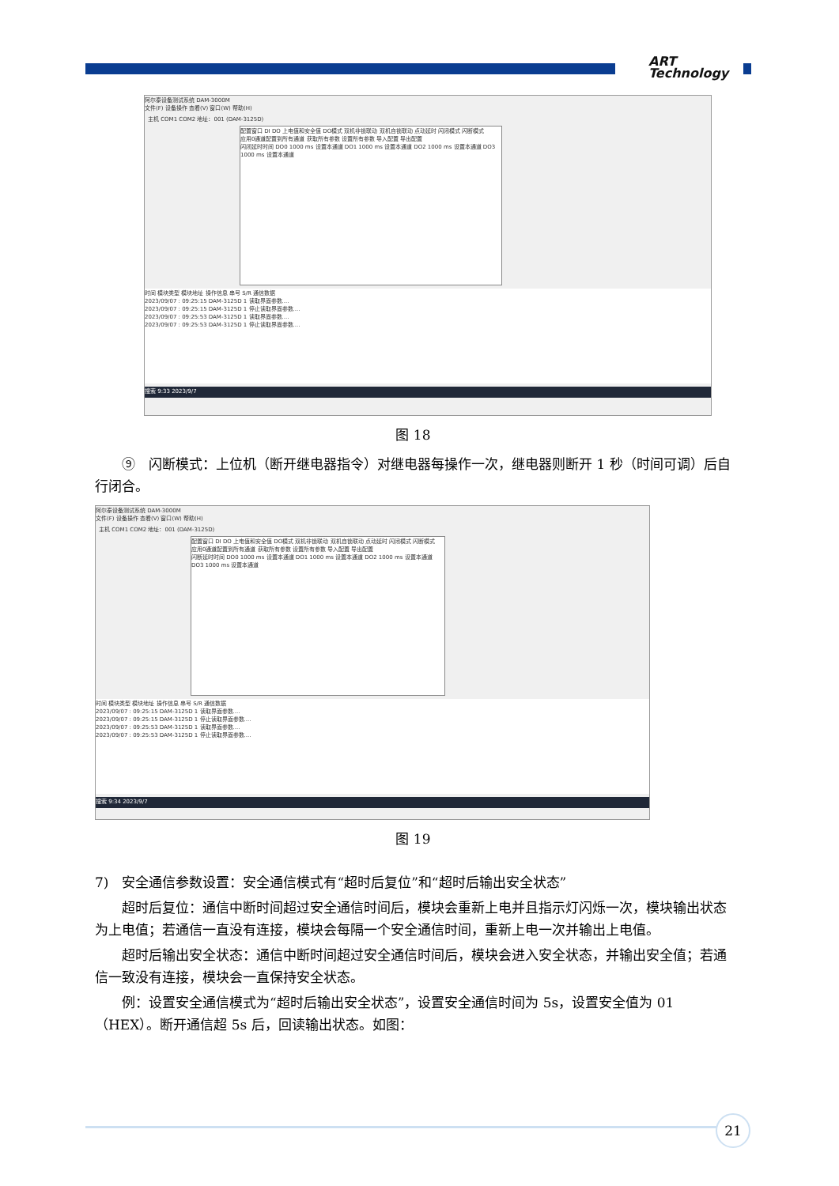ART
Technology
阿尔泰设备测试系统 DAM-3000M
文件(F) 设备操作 查看(V) 窗口(W) 帮助(H)
主机 COM1 COM2 地址：001 (DAM-3125D)
配置窗口 DI DO 上电值和安全值 DO模式 双机非锁联动 双机自锁联动 点动延时 闪闭模式 闪断模式
应用0通道配置到所有通道 获取所有参数 设置所有参数 导入配置 导出配置
闪闭延时时间 DO0 1000 ms 设置本通道 DO1 1000 ms 设置本通道 DO2 1000 ms 设置本通道 DO3 1000 ms 设置本通道
时间 模块类型 模块地址 操作信息 串号 S/R 通信数据
2023/09/07 : 09:25:15 DAM-3125D 1 读取界面参数....
2023/09/07 : 09:25:15 DAM-3125D 1 停止读取界面参数....
2023/09/07 : 09:25:53 DAM-3125D 1 读取界面参数....
2023/09/07 : 09:25:53 DAM-3125D 1 停止读取界面参数....
搜索 9:33 2023/9/7
图 18
⑨　闪断模式：上位机（断开继电器指令）对继电器每操作一次，继电器则断开 1 秒（时间可调）后自行闭合。
阿尔泰设备测试系统 DAM-3000M
文件(F) 设备操作 查看(V) 窗口(W) 帮助(H)
主机 COM1 COM2 地址：001 (DAM-3125D)
配置窗口 DI DO 上电值和安全值 DO模式 双机非锁联动 双机自锁联动 点动延时 闪闭模式 闪断模式
应用0通道配置到所有通道 获取所有参数 设置所有参数 导入配置 导出配置
闪断延时时间 DO0 1000 ms 设置本通道 DO1 1000 ms 设置本通道 DO2 1000 ms 设置本通道 DO3 1000 ms 设置本通道
时间 模块类型 模块地址 操作信息 串号 S/R 通信数据
2023/09/07 : 09:25:15 DAM-3125D 1 读取界面参数....
2023/09/07 : 09:25:15 DAM-3125D 1 停止读取界面参数....
2023/09/07 : 09:25:53 DAM-3125D 1 读取界面参数....
2023/09/07 : 09:25:53 DAM-3125D 1 停止读取界面参数....
搜索 9:34 2023/9/7
图 19
7)　安全通信参数设置：安全通信模式有“超时后复位”和“超时后输出安全状态”
超时后复位：通信中断时间超过安全通信时间后，模块会重新上电并且指示灯闪烁一次，模块输出状态为上电值；若通信一直没有连接，模块会每隔一个安全通信时间，重新上电一次并输出上电值。
超时后输出安全状态：通信中断时间超过安全通信时间后，模块会进入安全状态，并输出安全值；若通信一致没有连接，模块会一直保持安全状态。
例：设置安全通信模式为“超时后输出安全状态”，设置安全通信时间为 5s，设置安全值为 01（HEX）。断开通信超 5s 后，回读输出状态。如图：
21